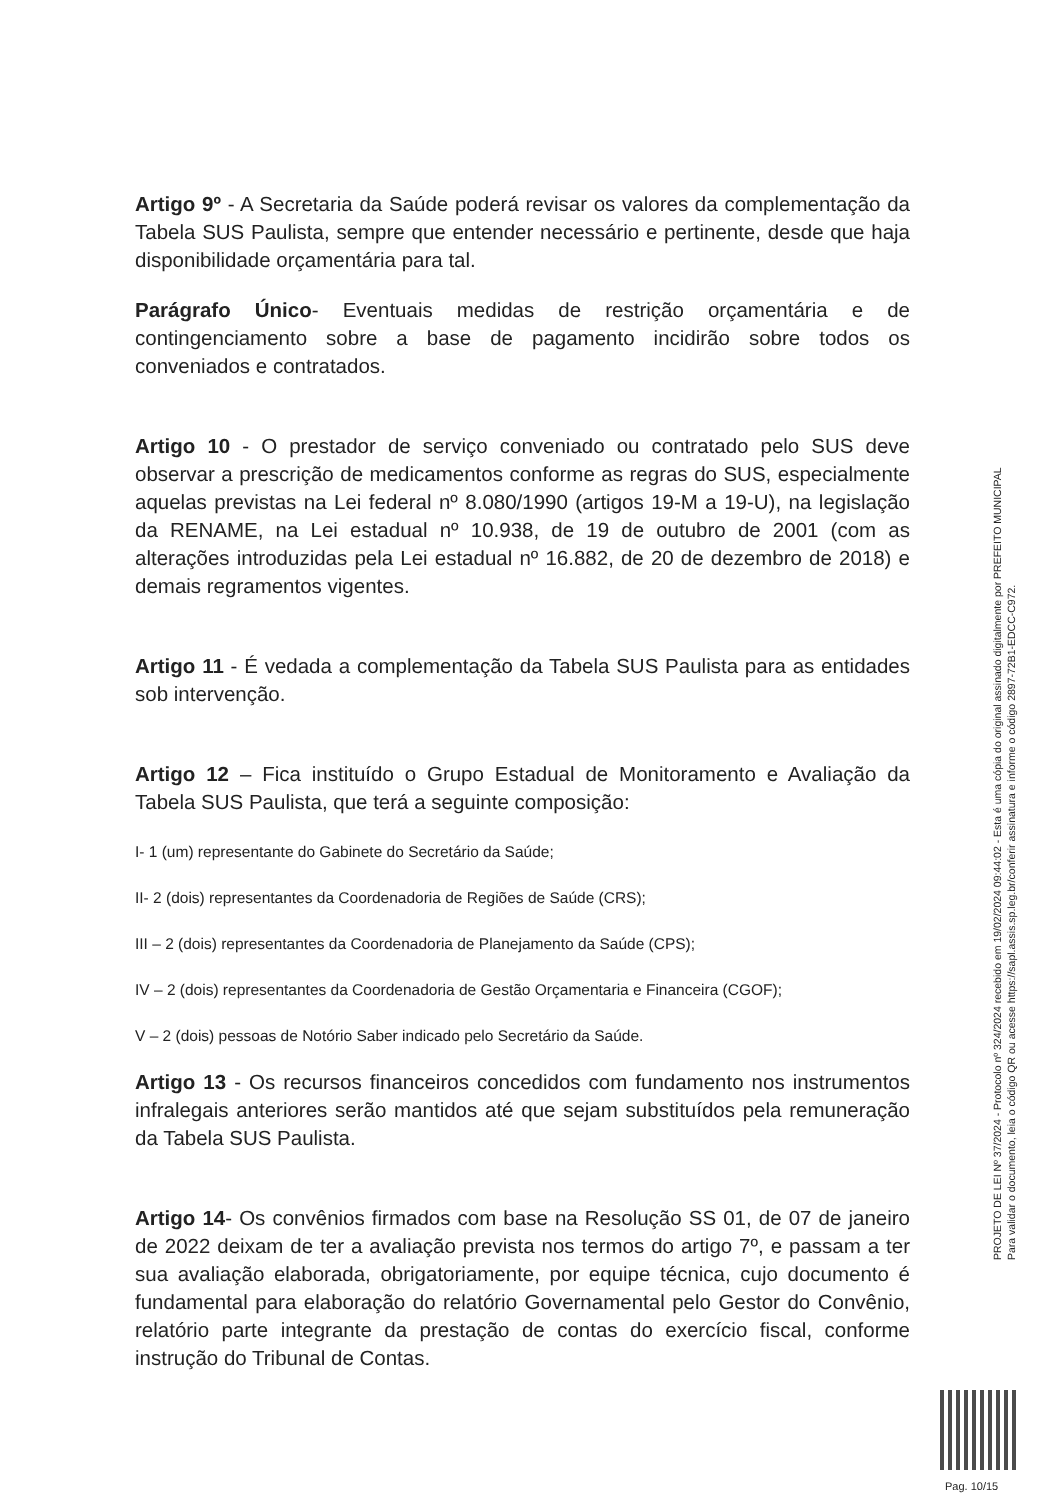Artigo 9º - A Secretaria da Saúde poderá revisar os valores da complementação da Tabela SUS Paulista, sempre que entender necessário e pertinente, desde que haja disponibilidade orçamentária para tal.
Parágrafo Único- Eventuais medidas de restrição orçamentária e de contingenciamento sobre a base de pagamento incidirão sobre todos os conveniados e contratados.
Artigo 10 - O prestador de serviço conveniado ou contratado pelo SUS deve observar a prescrição de medicamentos conforme as regras do SUS, especialmente aquelas previstas na Lei federal nº 8.080/1990 (artigos 19-M a 19-U), na legislação da RENAME, na Lei estadual nº 10.938, de 19 de outubro de 2001 (com as alterações introduzidas pela Lei estadual nº 16.882, de 20 de dezembro de 2018) e demais regramentos vigentes.
Artigo 11 - É vedada a complementação da Tabela SUS Paulista para as entidades sob intervenção.
Artigo 12 – Fica instituído o Grupo Estadual de Monitoramento e Avaliação da Tabela SUS Paulista, que terá a seguinte composição:
I- 1 (um) representante do Gabinete do Secretário da Saúde;
II- 2 (dois) representantes da Coordenadoria de Regiões de Saúde (CRS);
III – 2 (dois) representantes da Coordenadoria de Planejamento da Saúde (CPS);
IV – 2 (dois) representantes da Coordenadoria de Gestão Orçamentaria e Financeira (CGOF);
V – 2 (dois) pessoas de Notório Saber indicado pelo Secretário da Saúde.
Artigo 13 - Os recursos financeiros concedidos com fundamento nos instrumentos infralegais anteriores serão mantidos até que sejam substituídos pela remuneração da Tabela SUS Paulista.
Artigo 14- Os convênios firmados com base na Resolução SS 01, de 07 de janeiro de 2022 deixam de ter a avaliação prevista nos termos do artigo 7º, e passam a ter sua avaliação elaborada, obrigatoriamente, por equipe técnica, cujo documento é fundamental para elaboração do relatório Governamental pelo Gestor do Convênio, relatório parte integrante da prestação de contas do exercício fiscal, conforme instrução do Tribunal de Contas.
PROJETO DE LEI Nº 37/2024 - Protocolo nº 324/2024 recebido em 19/02/2024 09:44:02 - Esta é uma cópia do original assinado digitalmente por PREFEITO MUNICIPAL
Para validar o documento, leia o código QR ou acesse https://sapl.assis.sp.leg.br/conferir assinatura e informe o código 2897-72B1-EDCC-C972.
Pag. 10/15